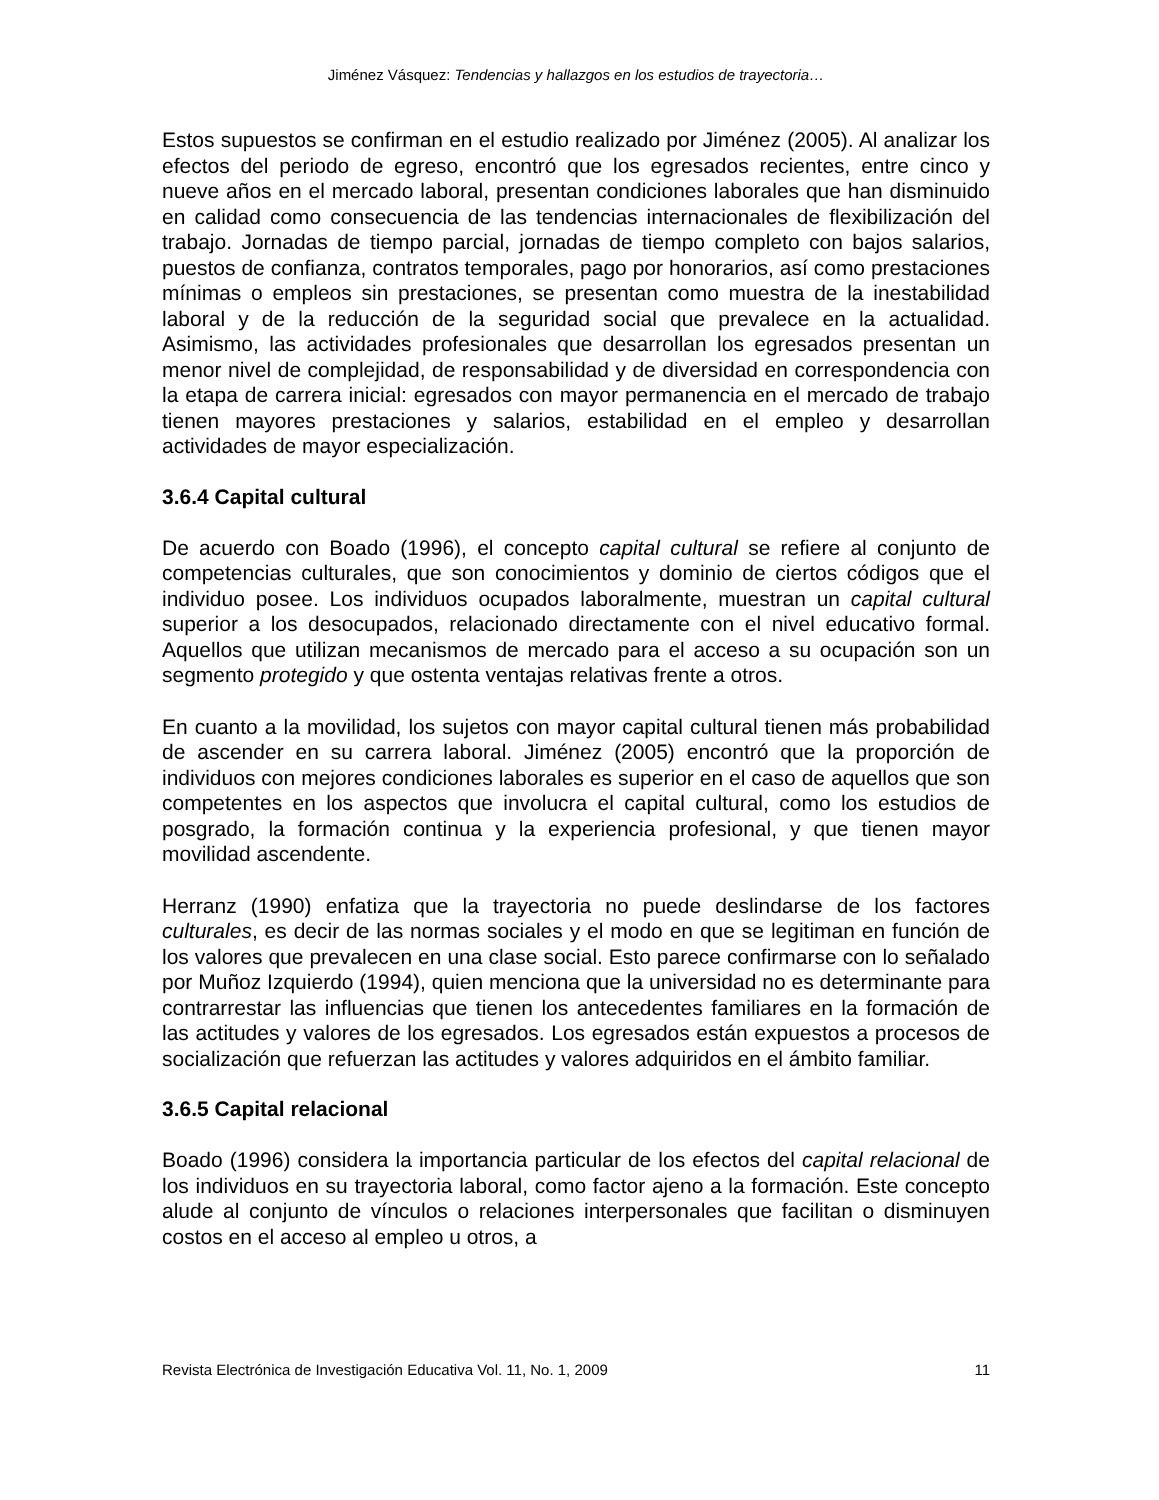Jiménez Vásquez: Tendencias y hallazgos en los estudios de trayectoria…
Estos supuestos se confirman en el estudio realizado por Jiménez (2005). Al analizar los efectos del periodo de egreso, encontró que los egresados recientes, entre cinco y nueve años en el mercado laboral, presentan condiciones laborales que han disminuido en calidad como consecuencia de las tendencias internacionales de flexibilización del trabajo. Jornadas de tiempo parcial, jornadas de tiempo completo con bajos salarios, puestos de confianza, contratos temporales, pago por honorarios, así como prestaciones mínimas o empleos sin prestaciones, se presentan como muestra de la inestabilidad laboral y de la reducción de la seguridad social que prevalece en la actualidad. Asimismo, las actividades profesionales que desarrollan los egresados presentan un menor nivel de complejidad, de responsabilidad y de diversidad en correspondencia con la etapa de carrera inicial: egresados con mayor permanencia en el mercado de trabajo tienen mayores prestaciones y salarios, estabilidad en el empleo y desarrollan actividades de mayor especialización.
3.6.4 Capital cultural
De acuerdo con Boado (1996), el concepto capital cultural se refiere al conjunto de competencias culturales, que son conocimientos y dominio de ciertos códigos que el individuo posee. Los individuos ocupados laboralmente, muestran un capital cultural superior a los desocupados, relacionado directamente con el nivel educativo formal. Aquellos que utilizan mecanismos de mercado para el acceso a su ocupación son un segmento protegido y que ostenta ventajas relativas frente a otros.
En cuanto a la movilidad, los sujetos con mayor capital cultural tienen más probabilidad de ascender en su carrera laboral. Jiménez (2005) encontró que la proporción de individuos con mejores condiciones laborales es superior en el caso de aquellos que son competentes en los aspectos que involucra el capital cultural, como los estudios de posgrado, la formación continua y la experiencia profesional, y que tienen mayor movilidad ascendente.
Herranz (1990) enfatiza que la trayectoria no puede deslindarse de los factores culturales, es decir de las normas sociales y el modo en que se legitiman en función de los valores que prevalecen en una clase social. Esto parece confirmarse con lo señalado por Muñoz Izquierdo (1994), quien menciona que la universidad no es determinante para contrarrestar las influencias que tienen los antecedentes familiares en la formación de las actitudes y valores de los egresados. Los egresados están expuestos a procesos de socialización que refuerzan las actitudes y valores adquiridos en el ámbito familiar.
3.6.5 Capital relacional
Boado (1996) considera la importancia particular de los efectos del capital relacional de los individuos en su trayectoria laboral, como factor ajeno a la formación. Este concepto alude al conjunto de vínculos o relaciones interpersonales que facilitan o disminuyen costos en el acceso al empleo u otros, a
Revista Electrónica de Investigación Educativa Vol. 11, No. 1, 2009 11